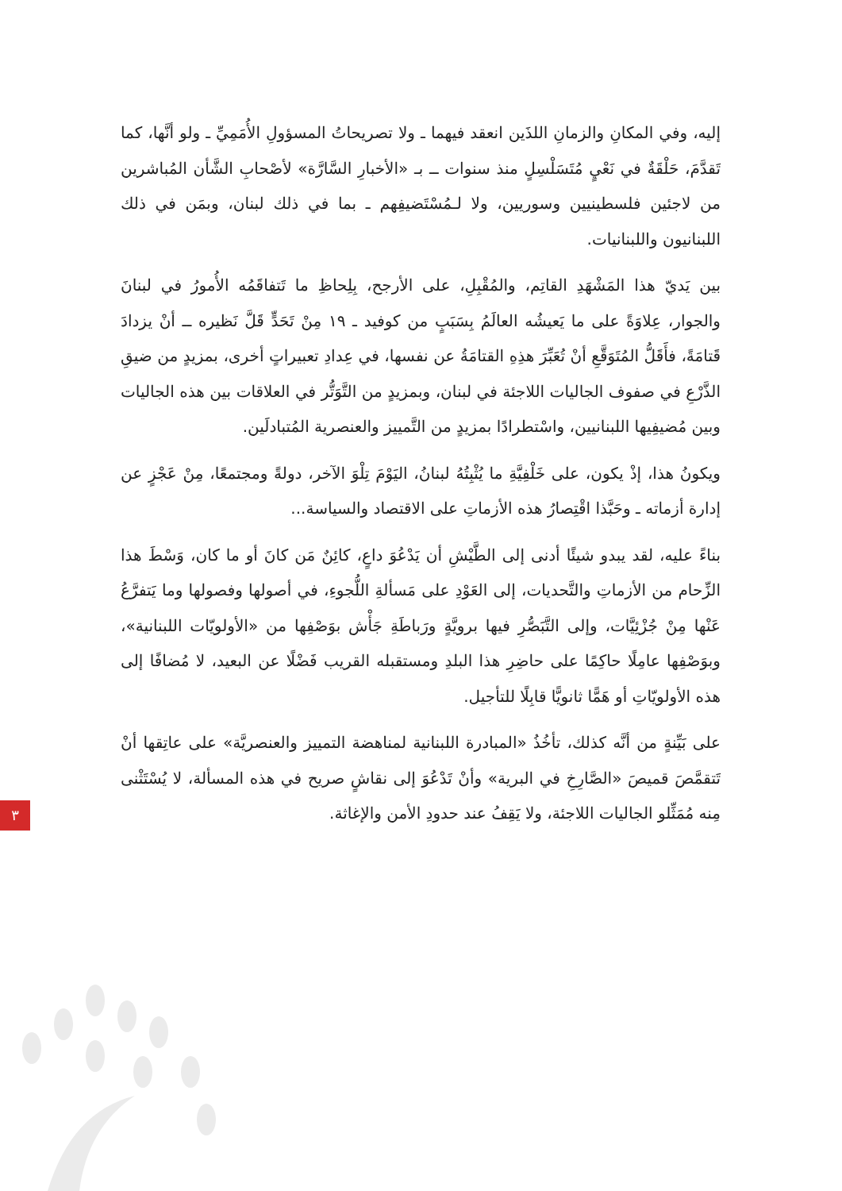إليه، وفي المكانِ والزمانِ اللذَين انعقد فيهما ـ ولا تصريحاتُ المسؤولِ الأُمَمِيِّ ـ ولو أنَّها، كما تَقدَّمَ، حَلْقَةٌ في نَعْيٍ مُتَسَلْسِلٍ منذ سنوات ــ بـ «الأخبارِ السَّارَّة» لأصْحابِ الشَّأن المُباشرين من لاجئين فلسطينيين وسوريين، ولا لـمُسْتَضيفِهم ـ بما في ذلك لبنان، وبمَن في ذلك اللبنانيون واللبنانيات.
بين يَديّ هذا المَشْهَدِ القاتِم، والمُقْبِلِ، على الأرجح، بِلِحاظِ ما تَتفاقَمُه الأُمورُ في لبنانَ والجوار، عِلاوَةً على ما يَعيشُه العالَمُ بِسَبَبٍ من كوفيد ـ ١٩ مِنْ تَحَدٍّ قَلَّ نَظيره ــ أنْ يزدادَ قَتامَةً، فأَقَلُّ المُتَوَقَّعِ أنْ تُعَبِّرَ هذِهِ القتامَةُ عن نفسها، في عِدادِ تعبيراتٍ أخرى، بمزيدٍ من ضيقِ الذَّرْعِ في صفوف الجاليات اللاجئة في لبنان، وبمزيدٍ من التَّوَتُّر في العلاقات بين هذه الجاليات وبين مُضيفِيها اللبنانيين، واسْتطرادًا بمزيدٍ من التَّمييز والعنصرية المُتبادلَين.
ويكونُ هذا، إذْ يكون، على خَلْفِيَّةِ ما يُثْبِتُهُ لبنانُ، اليَوْمَ تِلْوَ الآخر، دولةً ومجتمعًا، مِنْ عَجْزٍ عن إدارة أزماته ـ وحَبَّذا اقْتِصارُ هذه الأزماتِ على الاقتصاد والسياسة...
بناءً عليه، لقد يبدو شيئًا أدنى إلى الطَّيْشِ أن يَدْعُوَ داعٍ، كائِنٌ مَن كانَ أو ما كان، وَسْطَ هذا الزِّحام من الأزماتِ والتَّحديات، إلى العَوْدِ على مَسألةِ اللُّجوءِ، في أصولها وفصولها وما يَتفرَّعُ عَنْها مِنْ جُزْئِيَّات، وإلى التَّبَصُّرِ فيها برويَّةٍ ورَباطَةِ جَأْش بوَصْفِها من «الأولويّات اللبنانية»، وبوَصْفِها عامِلًا حاكِمًا على حاضِرِ هذا البلدِ ومستقبله القريب فَضْلًا عن البعيد، لا مُضافًا إلى هذه الأولويّاتِ أو هَمًّا ثانويًّا قابِلًا للتأجيل.
على بَيِّنةٍ من أنَّه كذلك، تأخُذُ «المبادرة اللبنانية لمناهضة التمييز والعنصريَّة» على عاتِقها أنْ تَتقمَّصَ قميصَ «الصَّارِخِ في البرية» وأنْ تَدْعُوَ إلى نقاشٍ صريح في هذه المسألة، لا يُسْتَثْنى مِنه مُمَثِّلو الجاليات اللاجئة، ولا يَقِفُ عند حدودِ الأمن والإغاثة.
٣